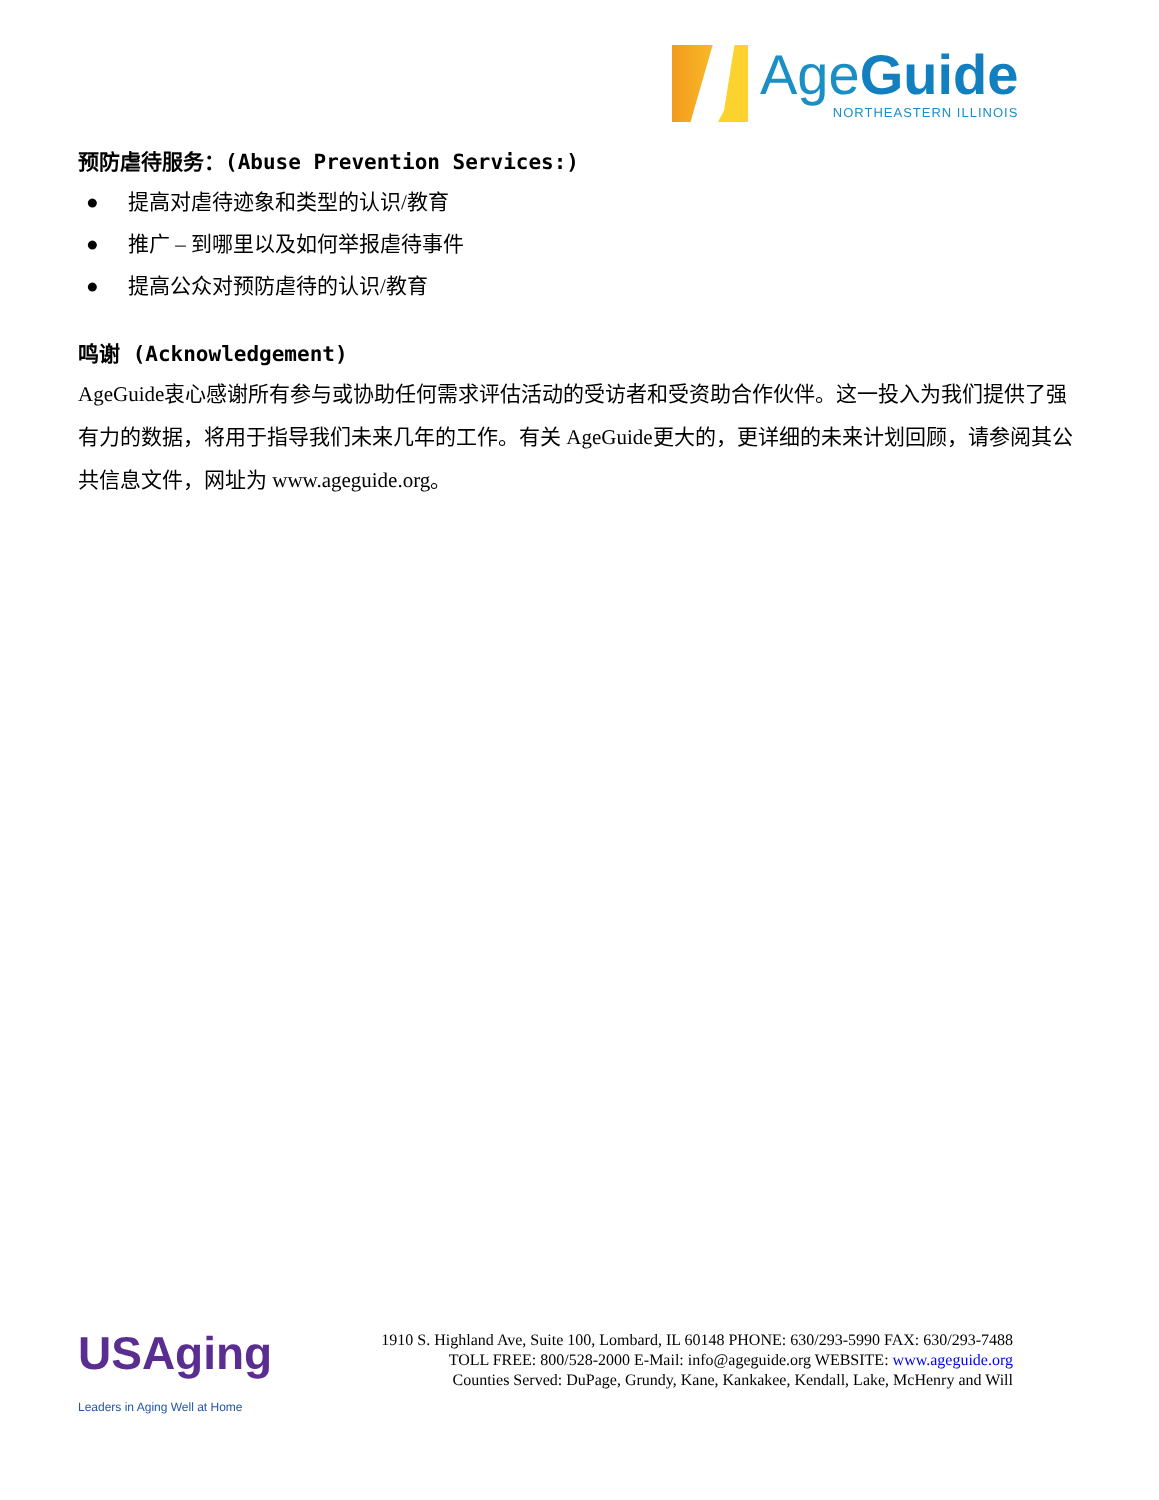AgeGuide
NORTHEASTERN ILLINOIS
预防虐待服务：(Abuse Prevention Services:)
● 提高对虐待迹象和类型的认识/教育
● 推广 – 到哪里以及如何举报虐待事件
● 提高公众对预防虐待的认识/教育
鸣谢 (Acknowledgement)
AgeGuide衷心感谢所有参与或协助任何需求评估活动的受访者和受资助合作伙伴。这一投入为我们提供了强有力的数据，将用于指导我们未来几年的工作。有关 AgeGuide更大的，更详细的未来计划回顾，请参阅其公共信息文件，网址为 www.ageguide.org。
USAging
Leaders in Aging Well at Home
1910 S. Highland Ave, Suite 100, Lombard, IL 60148 PHONE: 630/293-5990 FAX: 630/293-7488
TOLL FREE: 800/528-2000 E-Mail: info@ageguide.org WEBSITE: www.ageguide.org
Counties Served: DuPage, Grundy, Kane, Kankakee, Kendall, Lake, McHenry and Will